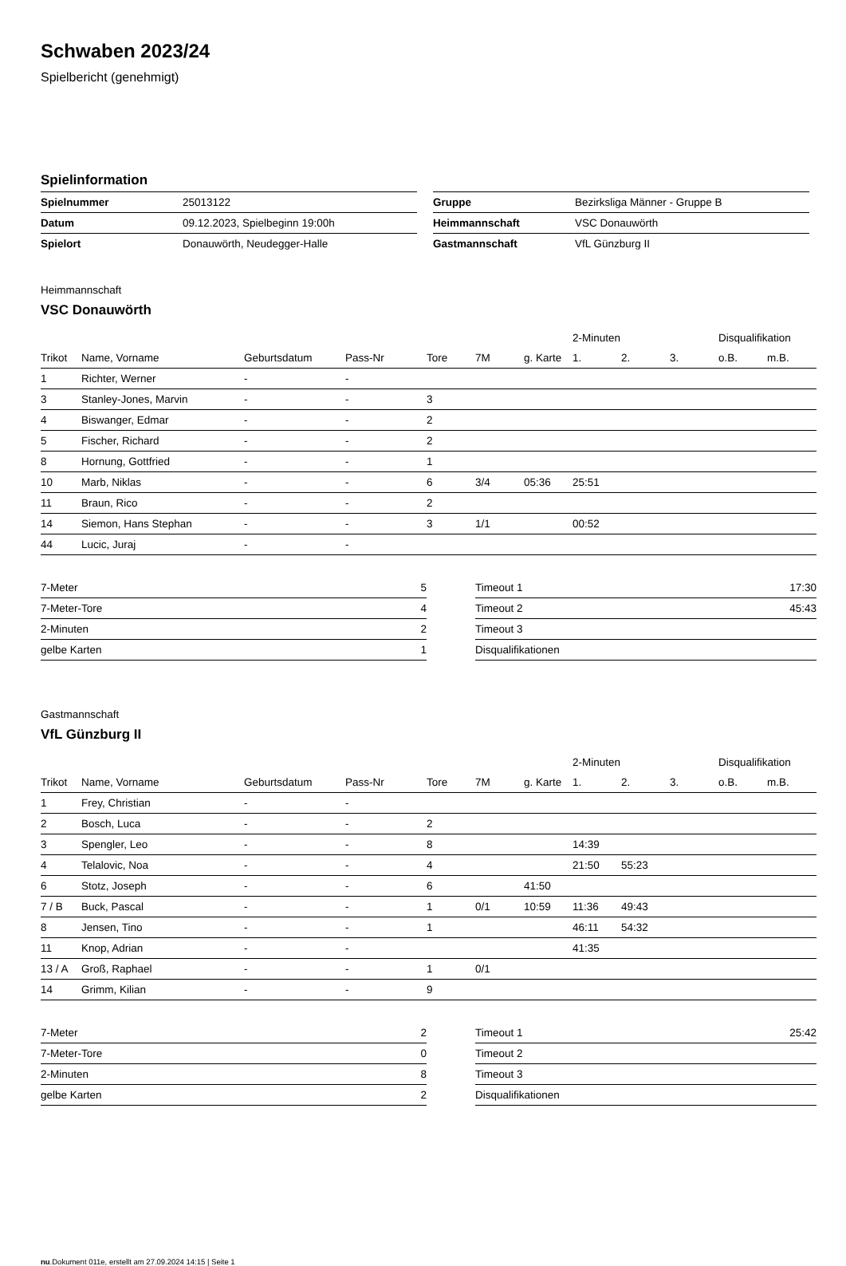Schwaben 2023/24
Spielbericht (genehmigt)
Spielinformation
| Spielnummer | 25013122 |
| Datum | 09.12.2023, Spielbeginn 19:00h |
| Spielort | Donauwörth, Neudegger-Halle |
| Gruppe | Bezirksliga Männer - Gruppe B |
| Heimmannschaft | VSC Donauwörth |
| Gastmannschaft | VfL Günzburg II |
Heimmannschaft
VSC Donauwörth
| | | | | | | | 2-Minuten | | | Disqualifikation | |
| --- | --- | --- | --- | --- | --- | --- | --- | --- | --- | --- | --- |
| Trikot | Name, Vorname | Geburtsdatum | Pass-Nr | Tore | 7M | g. Karte | 1. | 2. | 3. | o.B. | m.B. |
| 1 | Richter, Werner | - | - | | | | | | | | |
| 3 | Stanley-Jones, Marvin | - | - | 3 | | | | | | | |
| 4 | Biswanger, Edmar | - | - | 2 | | | | | | | |
| 5 | Fischer, Richard | - | - | 2 | | | | | | | |
| 8 | Hornung, Gottfried | - | - | 1 | | | | | | | |
| 10 | Marb, Niklas | - | - | 6 | 3/4 | 05:36 | 25:51 | | | | |
| 11 | Braun, Rico | - | - | 2 | | | | | | | |
| 14 | Siemon, Hans Stephan | - | - | 3 | 1/1 | | 00:52 | | | | |
| 44 | Lucic, Juraj | - | - | | | | | | | | |
| 7-Meter | 5 |
| 7-Meter-Tore | 4 |
| 2-Minuten | 2 |
| gelbe Karten | 1 |
| Timeout 1 | 17:30 |
| Timeout 2 | 45:43 |
| Timeout 3 | |
| Disqualifikationen | |
Gastmannschaft
VfL Günzburg II
| | | | | | | | 2-Minuten | | | Disqualifikation | |
| --- | --- | --- | --- | --- | --- | --- | --- | --- | --- | --- | --- |
| Trikot | Name, Vorname | Geburtsdatum | Pass-Nr | Tore | 7M | g. Karte | 1. | 2. | 3. | o.B. | m.B. |
| 1 | Frey, Christian | - | - | | | | | | | | |
| 2 | Bosch, Luca | - | - | 2 | | | | | | | |
| 3 | Spengler, Leo | - | - | 8 | | | 14:39 | | | | |
| 4 | Telalovic, Noa | - | - | 4 | | | 21:50 | 55:23 | | | |
| 6 | Stotz, Joseph | - | - | 6 | | 41:50 | | | | | |
| 7 / B | Buck, Pascal | - | - | 1 | 0/1 | 10:59 | 11:36 | 49:43 | | | |
| 8 | Jensen, Tino | - | - | 1 | | | 46:11 | 54:32 | | | |
| 11 | Knop, Adrian | - | - | | | | 41:35 | | | | |
| 13 / A | Groß, Raphael | - | - | 1 | 0/1 | | | | | | |
| 14 | Grimm, Kilian | - | - | 9 | | | | | | | |
| 7-Meter | 2 |
| 7-Meter-Tore | 0 |
| 2-Minuten | 8 |
| gelbe Karten | 2 |
| Timeout 1 | 25:42 |
| Timeout 2 | |
| Timeout 3 | |
| Disqualifikationen | |
nu.Dokument 011e, erstellt am 27.09.2024 14:15 | Seite 1